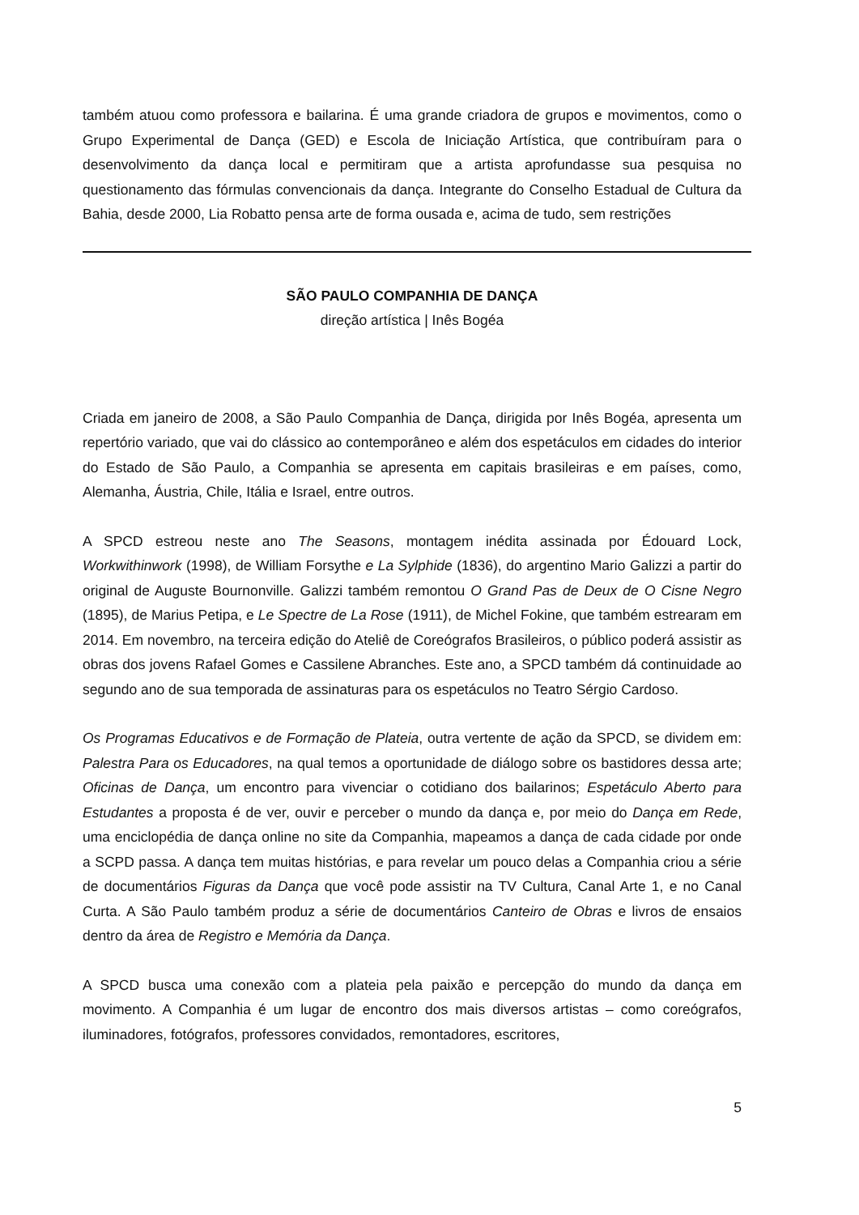também atuou como professora e bailarina. É uma grande criadora de grupos e movimentos, como o Grupo Experimental de Dança (GED) e Escola de Iniciação Artística, que contribuíram para o desenvolvimento da dança local e permitiram que a artista aprofundasse sua pesquisa no questionamento das fórmulas convencionais da dança. Integrante do Conselho Estadual de Cultura da Bahia, desde 2000, Lia Robatto pensa arte de forma ousada e, acima de tudo, sem restrições
SÃO PAULO COMPANHIA DE DANÇA
direção artística | Inês Bogéa
Criada em janeiro de 2008, a São Paulo Companhia de Dança, dirigida por Inês Bogéa, apresenta um repertório variado, que vai do clássico ao contemporâneo e além dos espetáculos em cidades do interior do Estado de São Paulo, a Companhia se apresenta em capitais brasileiras e em países, como, Alemanha, Áustria, Chile, Itália e Israel, entre outros.
A SPCD estreou neste ano The Seasons, montagem inédita assinada por Édouard Lock, Workwithinwork (1998), de William Forsythe e La Sylphide (1836), do argentino Mario Galizzi a partir do original de Auguste Bournonville. Galizzi também remontou O Grand Pas de Deux de O Cisne Negro (1895), de Marius Petipa, e Le Spectre de La Rose (1911), de Michel Fokine, que também estrearam em 2014. Em novembro, na terceira edição do Ateliê de Coreógrafos Brasileiros, o público poderá assistir as obras dos jovens Rafael Gomes e Cassilene Abranches. Este ano, a SPCD também dá continuidade ao segundo ano de sua temporada de assinaturas para os espetáculos no Teatro Sérgio Cardoso.
Os Programas Educativos e de Formação de Plateia, outra vertente de ação da SPCD, se dividem em: Palestra Para os Educadores, na qual temos a oportunidade de diálogo sobre os bastidores dessa arte; Oficinas de Dança, um encontro para vivenciar o cotidiano dos bailarinos; Espetáculo Aberto para Estudantes a proposta é de ver, ouvir e perceber o mundo da dança e, por meio do Dança em Rede, uma enciclopédia de dança online no site da Companhia, mapeamos a dança de cada cidade por onde a SCPD passa. A dança tem muitas histórias, e para revelar um pouco delas a Companhia criou a série de documentários Figuras da Dança que você pode assistir na TV Cultura, Canal Arte 1, e no Canal Curta. A São Paulo também produz a série de documentários Canteiro de Obras e livros de ensaios dentro da área de Registro e Memória da Dança.
A SPCD busca uma conexão com a plateia pela paixão e percepção do mundo da dança em movimento. A Companhia é um lugar de encontro dos mais diversos artistas – como coreógrafos, iluminadores, fotógrafos, professores convidados, remontadores, escritores,
5